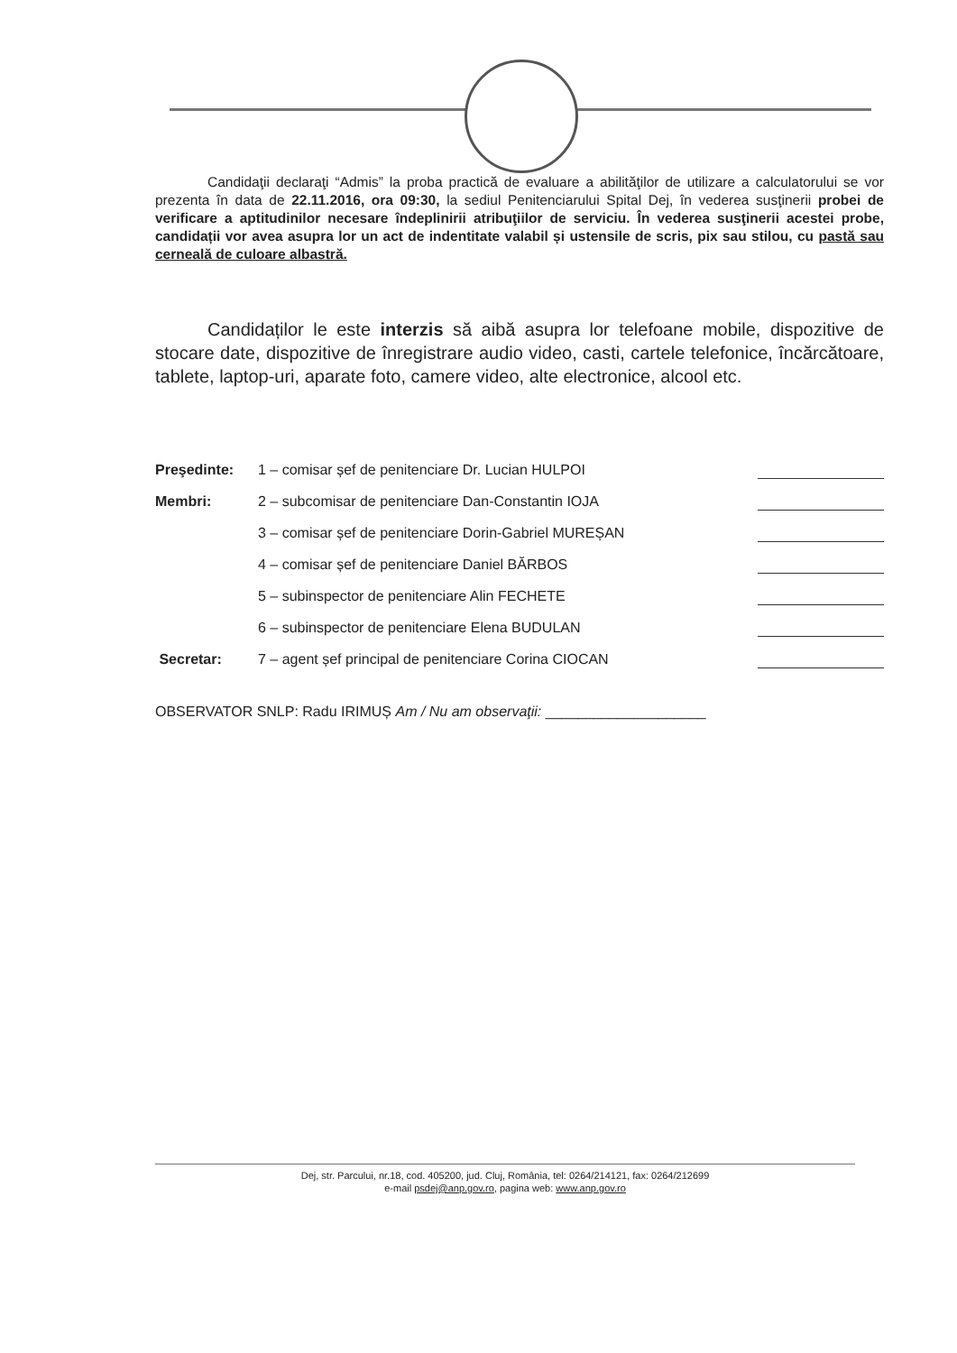Candidaţii declaraţi “Admis” la proba practică de evaluare a abilităţilor de utilizare a calculatorului se vor prezenta în data de 22.11.2016, ora 09:30, la sediul Penitenciarului Spital Dej, în vederea susţinerii probei de verificare a aptitudinilor necesare îndeplinirii atribuţiilor de serviciu. În vederea susţinerii acestei probe, candidații vor avea asupra lor un act de indentitate valabil și ustensile de scris, pix sau stilou, cu pastă sau cerneală de culoare albastră.
Candidaților le este interzis să aibă asupra lor telefoane mobile, dispozitive de stocare date, dispozitive de înregistrare audio video, casti, cartele telefonice, încărcătoare, tablete, laptop-uri, aparate foto, camere video, alte electronice, alcool etc.
Preşedinte: 1 – comisar șef de penitenciare Dr. Lucian HULPOI
Membri: 2 – subcomisar de penitenciare Dan-Constantin IOJA
3 – comisar șef de penitenciare Dorin-Gabriel MUREȘAN
4 – comisar șef de penitenciare Daniel BĂRBOS
5 – subinspector de penitenciare Alin FECHETE
6 – subinspector de penitenciare Elena BUDULAN
Secretar: 7 – agent șef principal de penitenciare Corina CIOCAN
OBSERVATOR SNLP: Radu IRIMUȘ Am / Nu am observaţii: ____________________
Dej, str. Parcului, nr.18, cod. 405200, jud. Cluj, România, tel: 0264/214121, fax: 0264/212699
e-mail psdej@anp.gov.ro, pagina web: www.anp.gov.ro